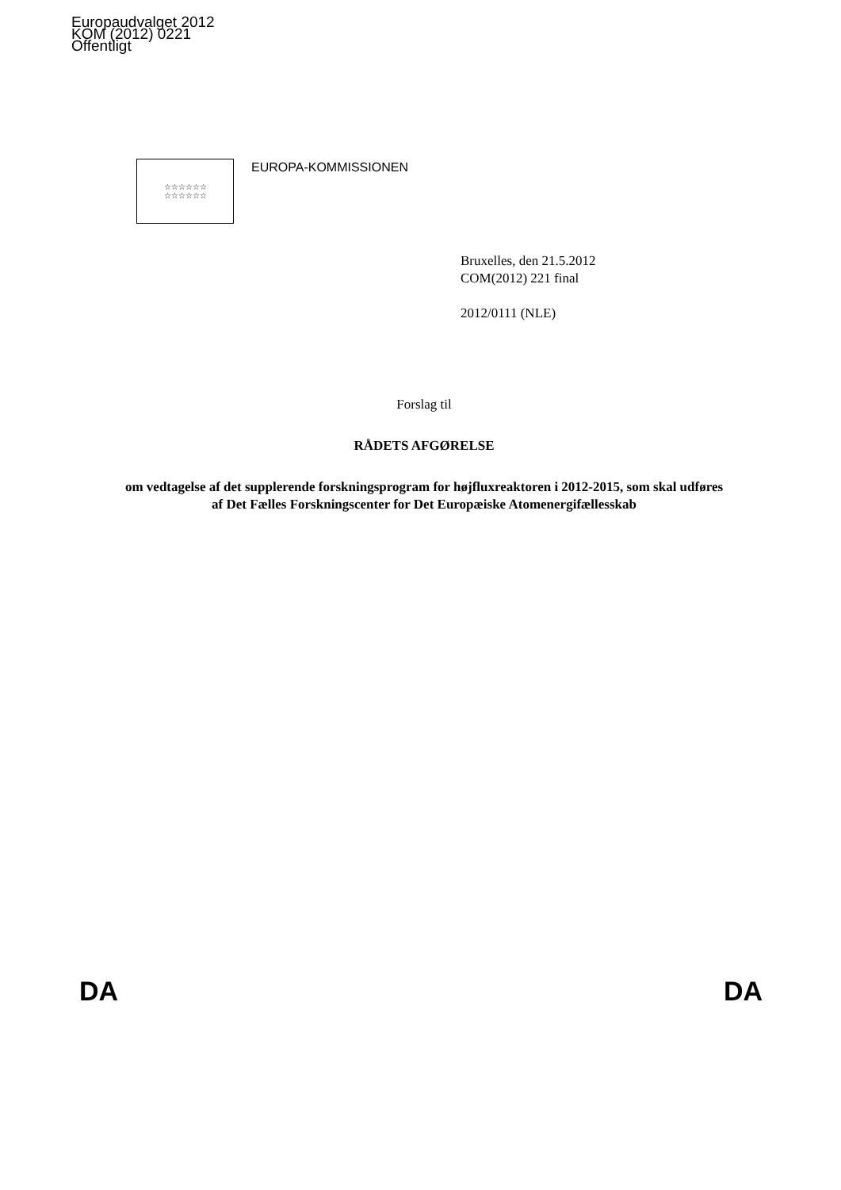Europaudvalget 2012
KOM (2012) 0221
Offentligt
☆☆☆☆☆☆
☆☆☆☆☆☆
EUROPA-KOMMISSIONEN
Bruxelles, den 21.5.2012
COM(2012) 221 final
2012/0111 (NLE)
Forslag til
RÅDETS AFGØRELSE
om vedtagelse af det supplerende forskningsprogram for højfluxreaktoren i 2012-2015, som skal udføres af Det Fælles Forskningscenter for Det Europæiske Atomenergifællesskab
DA DA